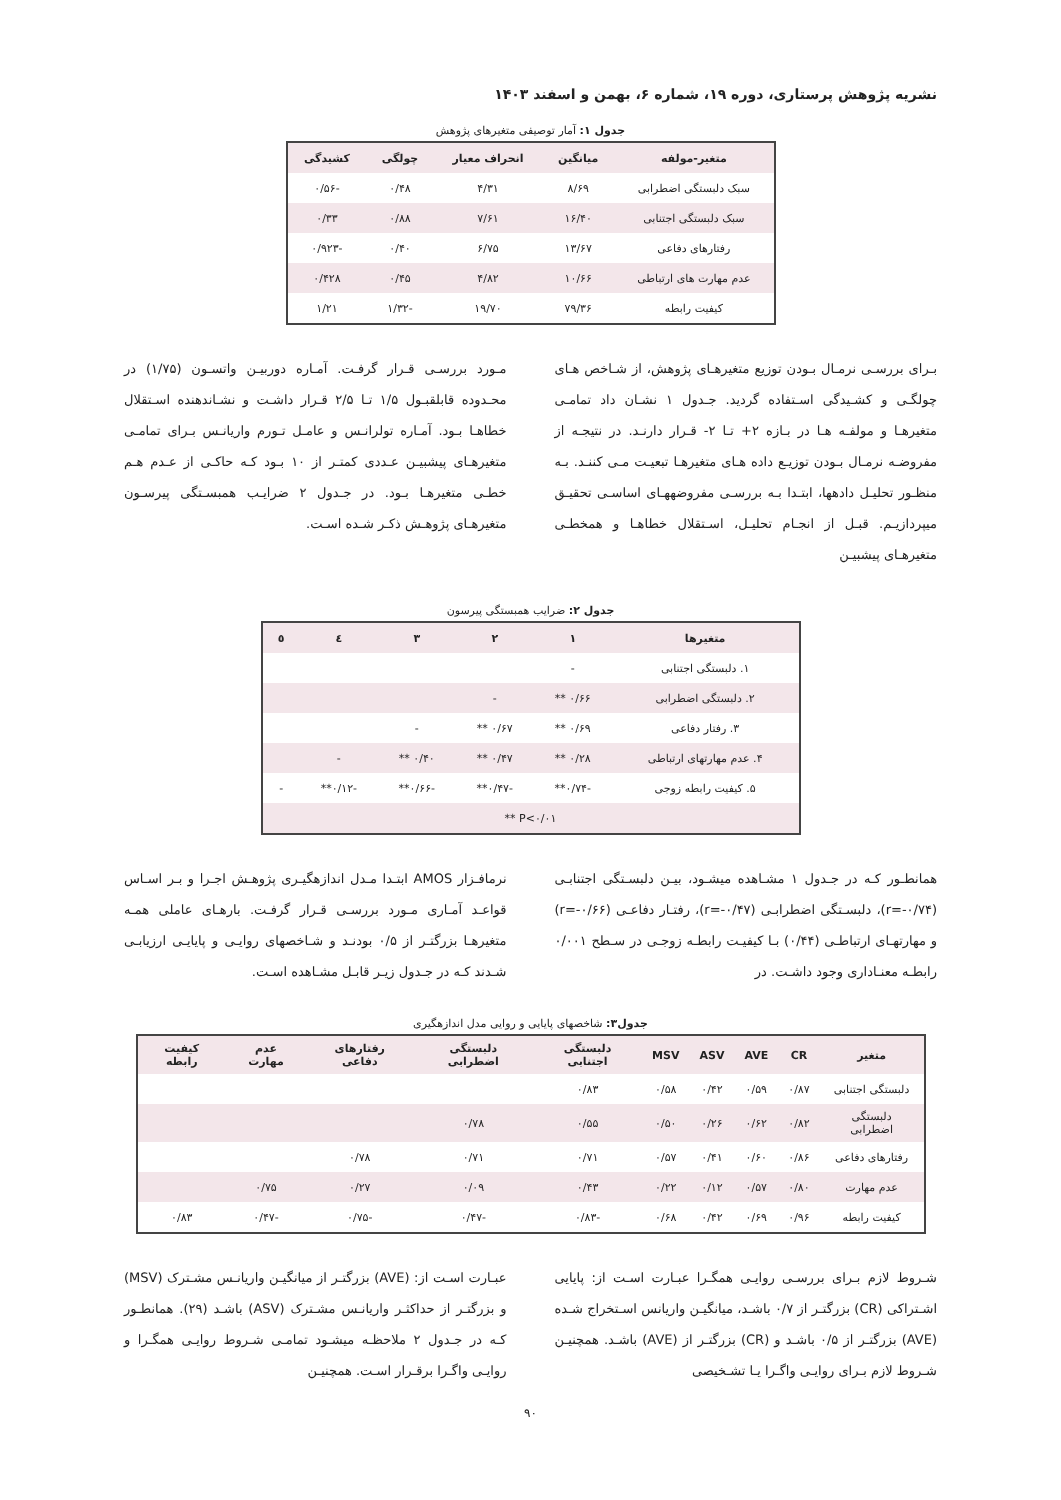نشریه پژوهش پرستاری، دوره ۱۹، شماره ۶، بهمن و اسفند ۱۴۰۳
جدول ۱: آمار توصیفی متغیرهای پژوهش
| متغیر-مولفه | میانگین | انحراف معیار | چولگی | کشیدگی |
| --- | --- | --- | --- | --- |
| سبک دلبستگی اضطرابی | ۸/۶۹ | ۴/۳۱ | ۰/۴۸ | -۰/۵۶ |
| سبک دلبستگی اجتنابی | ۱۶/۴۰ | ۷/۶۱ | ۰/۸۸ | ۰/۳۳ |
| رفتارهای دفاعی | ۱۳/۶۷ | ۶/۷۵ | ۰/۴۰ | -۰/۹۲۳ |
| عدم مهارت های ارتباطی | ۱۰/۶۶ | ۴/۸۲ | ۰/۴۵ | ۰/۴۲۸ |
| کیفیت رابطه | ۷۹/۳۶ | ۱۹/۷۰ | -۱/۳۲ | ۱/۲۱ |
بـرای بررسـی نرمـال بـودن توزیع متغیرهـای پژوهش، از شـاخص هـای چولگـی و کشـیدگی اسـتفاده گردید. جـدول ۱ نشـان داد تمامـی متغیرهـا و مولفـه هـا در بـازه ۲+ تـا ۲- قـرار دارنـد. در نتیجـه از مفروضـه نرمـال بـودن توزیـع داده هـای متغیرهـا تبعیـت مـی کننـد. بـه منظـور تحلیـل دادهها، ابتـدا بـه بررسـی مفروضههـای اساسـی تحقیـق میپردازیـم. قبـل از انجـام تحلیـل، اسـتقلال خطاهـا و همخطـی متغیرهـای پیشبیـن
مـورد بررسـی قـرار گرفـت. آمـاره دوربیـن واتسـون (۱/۷۵) در محـدوده قابلقبـول ۱/۵ تـا ۲/۵ قـرار داشـت و نشـاندهنده اسـتقلال خطاهـا بـود. آمـاره تولرانـس و عامـل تـورم واریانـس بـرای تمامـی متغیرهـای پیشبیـن عـددی کمتـر از ۱۰ بـود کـه حاکـی از عـدم هـم خطـی متغیرهـا بـود. در جـدول ۲ ضرایـب همبسـتگی پیرسـون متغیرهـای پژوهـش ذکـر شـده اسـت.
جدول ۲: ضرایب همبستگی پیرسون
| متغیرها | ۱ | ۲ | ۳ | ٤ | ٥ |
| --- | --- | --- | --- | --- | --- |
| ۱. دلبستگی اجتنابی | - | | | | |
| ۲. دلبستگی اضطرابی | ۰/۶۶ ** | - | | | |
| ۳. رفتار دفاعی | ۰/۶۹ ** | ۰/۶۷ ** | - | | |
| ۴. عدم مهارتهای ارتباطی | ۰/۲۸ ** | ۰/۴۷ ** | ۰/۴۰ ** | - | |
| ۵. کیفیت رابطه زوجی | -۰/۷۴** | -۰/۴۷** | -۰/۶۶** | -۰/۱۲** | - |
| P<۰/۰۱ ** | | | | | |
همانطـور کـه در جـدول ۱ مشـاهده میشـود، بیـن دلبسـتگی اجتنابـی (r=-۰/۷۴)، دلبسـتگی اضطرابـی (r=-۰/۴۷)، رفتـار دفاعـی (r=-۰/۶۶) و مهارتهـای ارتباطـی (۰/۴۴) بـا کیفیـت رابطـه زوجـی در سـطح ۰/۰۰۱ رابطـه معنـاداری وجود داشـت. در
نرمافـزار AMOS ابتـدا مـدل اندازهگیـری پژوهـش اجـرا و بـر اسـاس قواعـد آمـاری مـورد بررسـی قـرار گرفـت. بارهـای عاملی همـه متغیرهـا بزرگتـر از ۰/۵ بودنـد و شـاخصهای روایـی و پایایـی ارزیابـی شـدند کـه در جـدول زیـر قابـل مشـاهده اسـت.
جدول۳: شاخصهای پایایی و روایی مدل اندازهگیری
| متغیر | CR | AVE | ASV | MSV | دلبستگی اجتنابی | دلبستگی اضطرابی | رفتارهای دفاعی | عدم مهارت | کیفیت رابطه |
| --- | --- | --- | --- | --- | --- | --- | --- | --- | --- |
| دلبستگی اجتنابی | ۰/۸۷ | ۰/۵۹ | ۰/۴۲ | ۰/۵۸ | ۰/۸۳ | | | | |
| دلبستگی اضطرابی | ۰/۸۲ | ۰/۶۲ | ۰/۲۶ | ۰/۵۰ | ۰/۵۵ | ۰/۷۸ | | | |
| رفتارهای دفاعی | ۰/۸۶ | ۰/۶۰ | ۰/۴۱ | ۰/۵۷ | ۰/۷۱ | ۰/۷۱ | ۰/۷۸ | | |
| عدم مهارت | ۰/۸۰ | ۰/۵۷ | ۰/۱۲ | ۰/۲۲ | ۰/۴۳ | ۰/۰۹ | ۰/۲۷ | ۰/۷۵ | |
| کیفیت رابطه | ۰/۹۶ | ۰/۶۹ | ۰/۴۲ | ۰/۶۸ | -۰/۸۳ | -۰/۴۷ | -۰/۷۵ | -۰/۴۷ | ۰/۸۳ |
شـروط لازم بـرای بررسـی روایـی همگـرا عبـارت اسـت از: پایایی اشـتراکی (CR) بزرگتـر از ۰/۷ باشـد، میانگیـن واریانس اسـتخراج شـده (AVE) بزرگتـر از ۰/۵ باشـد و (CR) بزرگتـر از (AVE) باشـد. همچنیـن شـروط لازم بـرای روایـی واگـرا یـا تشـخیصی
عبـارت اسـت از: (AVE) بزرگتـر از میانگیـن واریانـس مشـترک (MSV) و بزرگتـر از حداکثـر واریانـس مشـترک (ASV) باشـد (۲۹). همانطـور کـه در جـدول ۲ ملاحظـه میشـود تمامـی شـروط روایـی همگـرا و روایـی واگـرا برقـرار اسـت. همچنیـن
۹۰